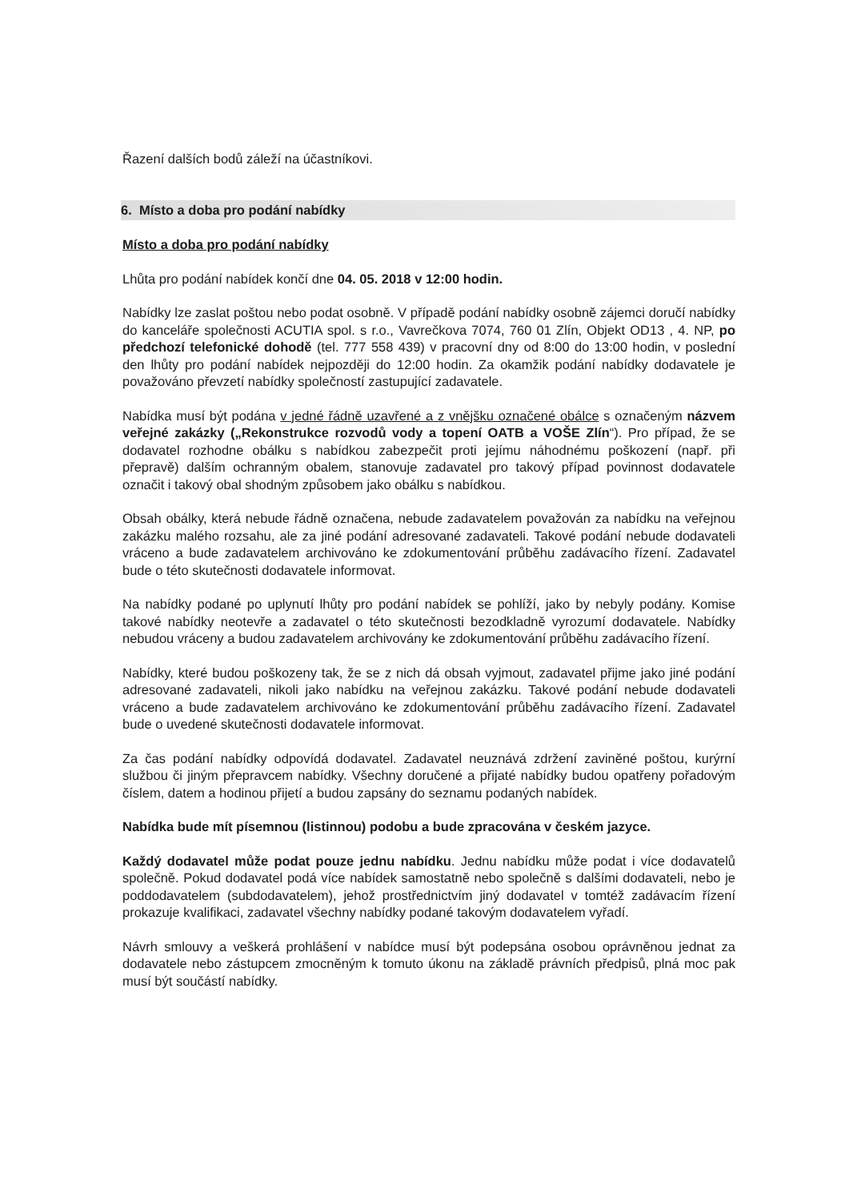Řazení dalších bodů záleží na účastníkovi.
6. Místo a doba pro podání nabídky
Místo a doba pro podání nabídky
Lhůta pro podání nabídek končí dne 04. 05. 2018 v 12:00 hodin.
Nabídky lze zaslat poštou nebo podat osobně. V případě podání nabídky osobně zájemci doručí nabídky do kanceláře společnosti ACUTIA spol. s r.o., Vavrečkova 7074, 760 01 Zlín, Objekt OD13 , 4. NP, po předchozí telefonické dohodě (tel. 777 558 439) v pracovní dny od 8:00 do 13:00 hodin, v poslední den lhůty pro podání nabídek nejpozději do 12:00 hodin. Za okamžik podání nabídky dodavatele je považováno převzetí nabídky společností zastupující zadavatele.
Nabídka musí být podána v jedné řádně uzavřené a z vnějšku označené obálce s označeným názvem veřejné zakázky („Rekonstrukce rozvodů vody a topení OATB a VOŠE Zlín“). Pro případ, že se dodavatel rozhodne obálku s nabídkou zabezpečit proti jejímu náhodnému poškození (např. při přepravě) dalším ochranným obalem, stanovuje zadavatel pro takový případ povinnost dodavatele označit i takový obal shodným způsobem jako obálku s nabídkou.
Obsah obálky, která nebude řádně označena, nebude zadavatelem považován za nabídku na veřejnou zakázku malého rozsahu, ale za jiné podání adresované zadavateli. Takové podání nebude dodavateli vráceno a bude zadavatelem archivováno ke zdokumentování průběhu zadávacího řízení. Zadavatel bude o této skutečnosti dodavatele informovat.
Na nabídky podané po uplynutí lhůty pro podání nabídek se pohlíží, jako by nebyly podány. Komise takové nabídky neotevře a zadavatel o této skutečnosti bezodkladně vyrozumí dodavatele. Nabídky nebudou vráceny a budou zadavatelem archivovány ke zdokumentování průběhu zadávacího řízení.
Nabídky, které budou poškozeny tak, že se z nich dá obsah vyjmout, zadavatel přijme jako jiné podání adresované zadavateli, nikoli jako nabídku na veřejnou zakázku. Takové podání nebude dodavateli vráceno a bude zadavatelem archivováno ke zdokumentování průběhu zadávacího řízení. Zadavatel bude o uvedené skutečnosti dodavatele informovat.
Za čas podání nabídky odpovídá dodavatel. Zadavatel neuznává zdržení zaviněné poštou, kurýrní službou či jiným přepravcem nabídky. Všechny doručené a přijaté nabídky budou opatřeny pořadovým číslem, datem a hodinou přijetí a budou zapsány do seznamu podaných nabídek.
Nabídka bude mít písemnou (listinnou) podobu a bude zpracována v českém jazyce.
Každý dodavatel může podat pouze jednu nabídku. Jednu nabídku může podat i více dodavatelů společně. Pokud dodavatel podá více nabídek samostatně nebo společně s dalšími dodavateli, nebo je poddodavatelem (subdodavatelem), jehož prostřednictvím jiný dodavatel v tomtéž zadávacím řízení prokazuje kvalifikaci, zadavatel všechny nabídky podané takovým dodavatelem vyřadí.
Návrh smlouvy a veškerá prohlášení v nabídce musí být podepsána osobou oprávněnou jednat za dodavatele nebo zástupcem zmocněným k tomuto úkonu na základě právních předpisů, plná moc pak musí být součástí nabídky.